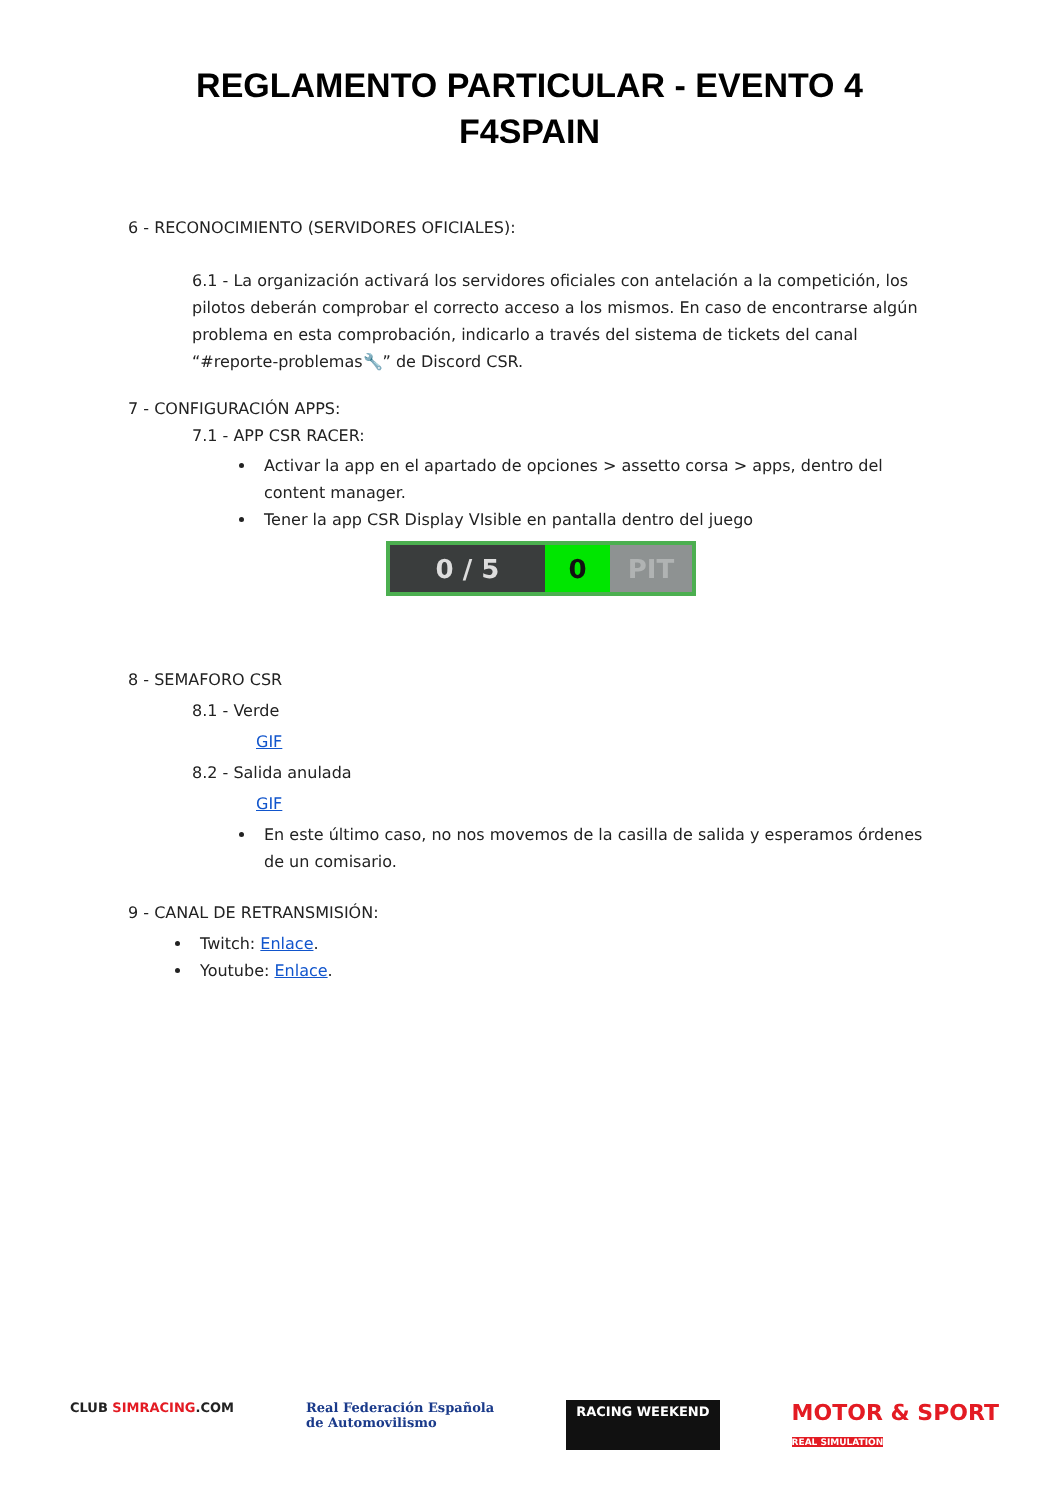REGLAMENTO PARTICULAR - EVENTO 4
F4SPAIN
6 - RECONOCIMIENTO (SERVIDORES OFICIALES):
6.1 - La organización activará los servidores oficiales con antelación a la competición, los pilotos deberán comprobar el correcto acceso a los mismos. En caso de encontrarse algún problema en esta comprobación, indicarlo a través del sistema de tickets del canal “#reporte-problemas🔧” de Discord CSR.
7 - CONFIGURACIÓN APPS:
7.1 - APP CSR RACER:
Activar la app en el apartado de opciones > assetto corsa > apps, dentro del content manager.
Tener la app CSR Display VIsible en pantalla dentro del juego
0 / 5 0 PIT
8 - SEMAFORO CSR
8.1 - Verde
GIF
8.2 - Salida anulada
GIF
En este último caso, no nos movemos de la casilla de salida y esperamos órdenes de un comisario.
9 - CANAL DE RETRANSMISIÓN:
Twitch: Enlace.
Youtube: Enlace.
CLUB SIMRACING.COM Real Federación Española
de Automovilismo
RACING WEEKEND
MOTOR & SPORT
REAL SIMULATION